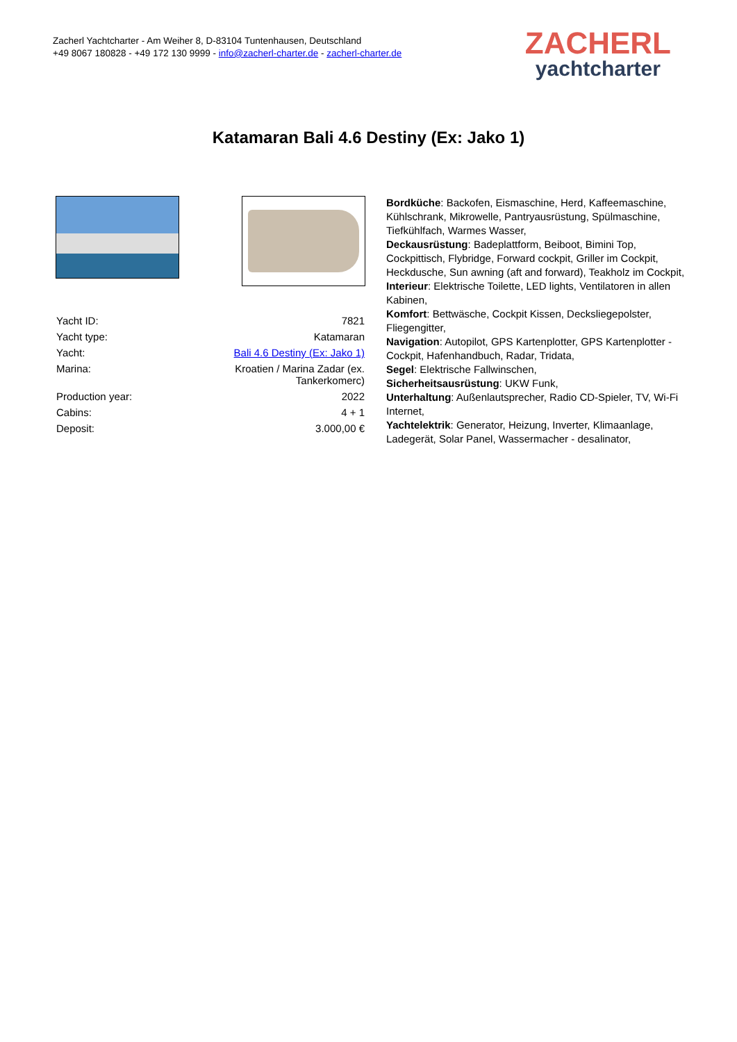Zacherl Yachtcharter - Am Weiher 8, D-83104 Tuntenhausen, Deutschland
+49 8067 180828 - +49 172 130 9999 - info@zacherl-charter.de - zacherl-charter.de
ZACHERL
yachtcharter
Katamaran Bali 4.6 Destiny (Ex: Jako 1)
| Yacht ID: | 7821 |
| Yacht type: | Katamaran |
| Yacht: | Bali 4.6 Destiny (Ex: Jako 1) |
| Marina: | Kroatien / Marina Zadar (ex. Tankerkomerc) |
| Production year: | 2022 |
| Cabins: | 4 + 1 |
| Deposit: | 3.000,00 € |
Bordküche: Backofen, Eismaschine, Herd, Kaffeemaschine, Kühlschrank, Mikrowelle, Pantryausrüstung, Spülmaschine, Tiefkühlfach, Warmes Wasser,
Deckausrüstung: Badeplattform, Beiboot, Bimini Top, Cockpittisch, Flybridge, Forward cockpit, Griller im Cockpit, Heckdusche, Sun awning (aft and forward), Teakholz im Cockpit,
Interieur: Elektrische Toilette, LED lights, Ventilatoren in allen Kabinen,
Komfort: Bettwäsche, Cockpit Kissen, Decksliegepolster, Fliegengitter,
Navigation: Autopilot, GPS Kartenplotter, GPS Kartenplotter - Cockpit, Hafenhandbuch, Radar, Tridata,
Segel: Elektrische Fallwinschen,
Sicherheitsausrüstung: UKW Funk,
Unterhaltung: Außenlautsprecher, Radio CD-Spieler, TV, Wi-Fi Internet,
Yachtelektrik: Generator, Heizung, Inverter, Klimaanlage, Ladegerät, Solar Panel, Wassermacher - desalinator,